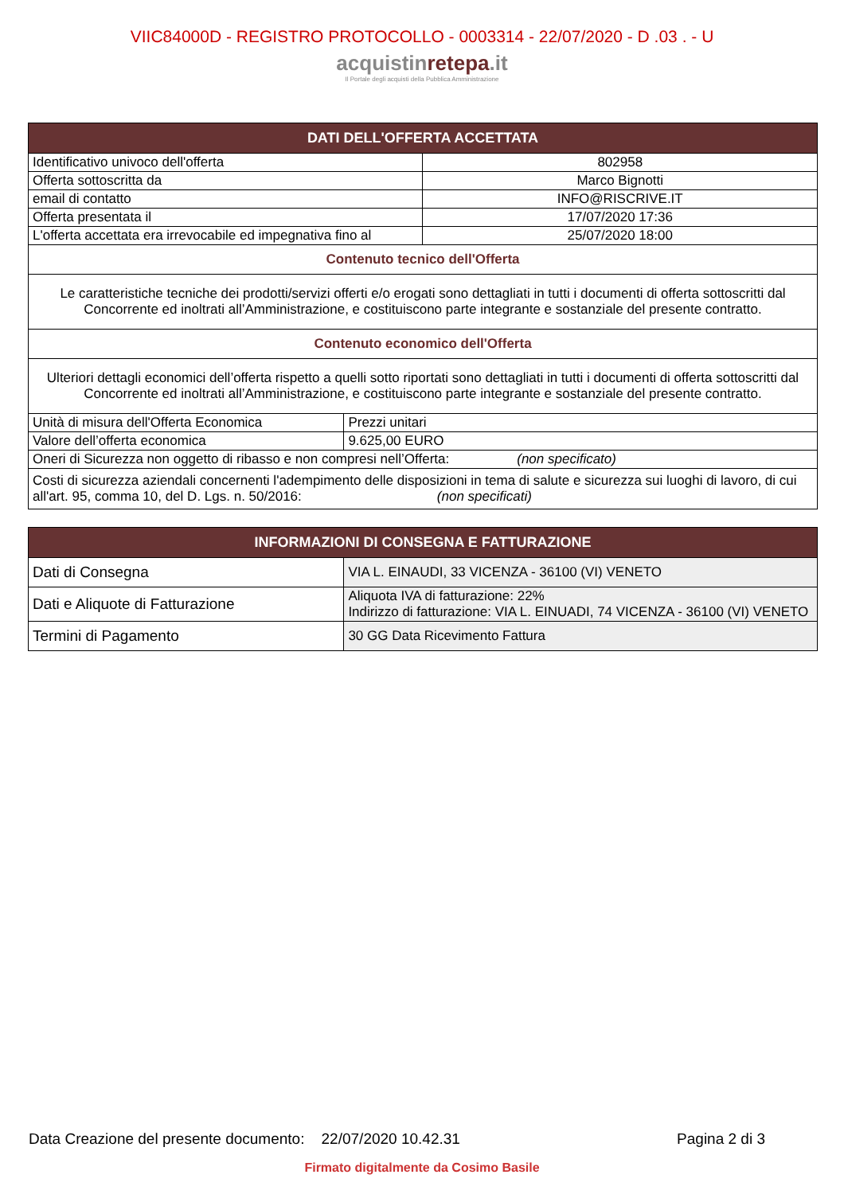VIIC84000D - REGISTRO PROTOCOLLO - 0003314 - 22/07/2020 - D .03 . - U
acquistinrete pa.it
Il Portale degli acquisti della Pubblica Amministrazione
| DATI DELL'OFFERTA ACCETTATA | | |
| --- | --- | --- |
| Identificativo univoco dell'offerta | | 802958 |
| Offerta sottoscritta da | | Marco Bignotti |
| email di contatto | | INFO@RISCRIVE.IT |
| Offerta presentata il | | 17/07/2020 17:36 |
| L'offerta accettata era irrevocabile ed impegnativa fino al | | 25/07/2020 18:00 |
| Contenuto tecnico dell'Offerta | | |
| Le caratteristiche tecniche dei prodotti/servizi offerti e/o erogati sono dettagliati in tutti i documenti di offerta sottoscritti dal Concorrente ed inoltrati all’Amministrazione, e costituiscono parte integrante e sostanziale del presente contratto. | | |
| Contenuto economico dell'Offerta | | |
| Ulteriori dettagli economici dell’offerta rispetto a quelli sotto riportati sono dettagliati in tutti i documenti di offerta sottoscritti dal Concorrente ed inoltrati all’Amministrazione, e costituiscono parte integrante e sostanziale del presente contratto. | | |
| Unità di misura dell'Offerta Economica | Prezzi unitari | |
| Valore dell’offerta economica | 9.625,00 EURO | |
| Oneri di Sicurezza non oggetto di ribasso e non compresi nell’Offerta: (non specificato) | | |
| Costi di sicurezza aziendali concernenti l'adempimento delle disposizioni in tema di salute e sicurezza sui luoghi di lavoro, di cui all'art. 95, comma 10, del D. Lgs. n. 50/2016: (non specificati) | | |
| INFORMAZIONI DI CONSEGNA E FATTURAZIONE | |
| --- | --- |
| Dati di Consegna | VIA L. EINAUDI, 33 VICENZA - 36100 (VI) VENETO |
| Dati e Aliquote di Fatturazione | Aliquota IVA di fatturazione: 22% Indirizzo di fatturazione: VIA L. EINUADI, 74 VICENZA - 36100 (VI) VENETO |
| Termini di Pagamento | 30 GG Data Ricevimento Fattura |
Data Creazione del presente documento: 22/07/2020 10.42.31 Pagina 2 di 3
Firmato digitalmente da Cosimo Basile